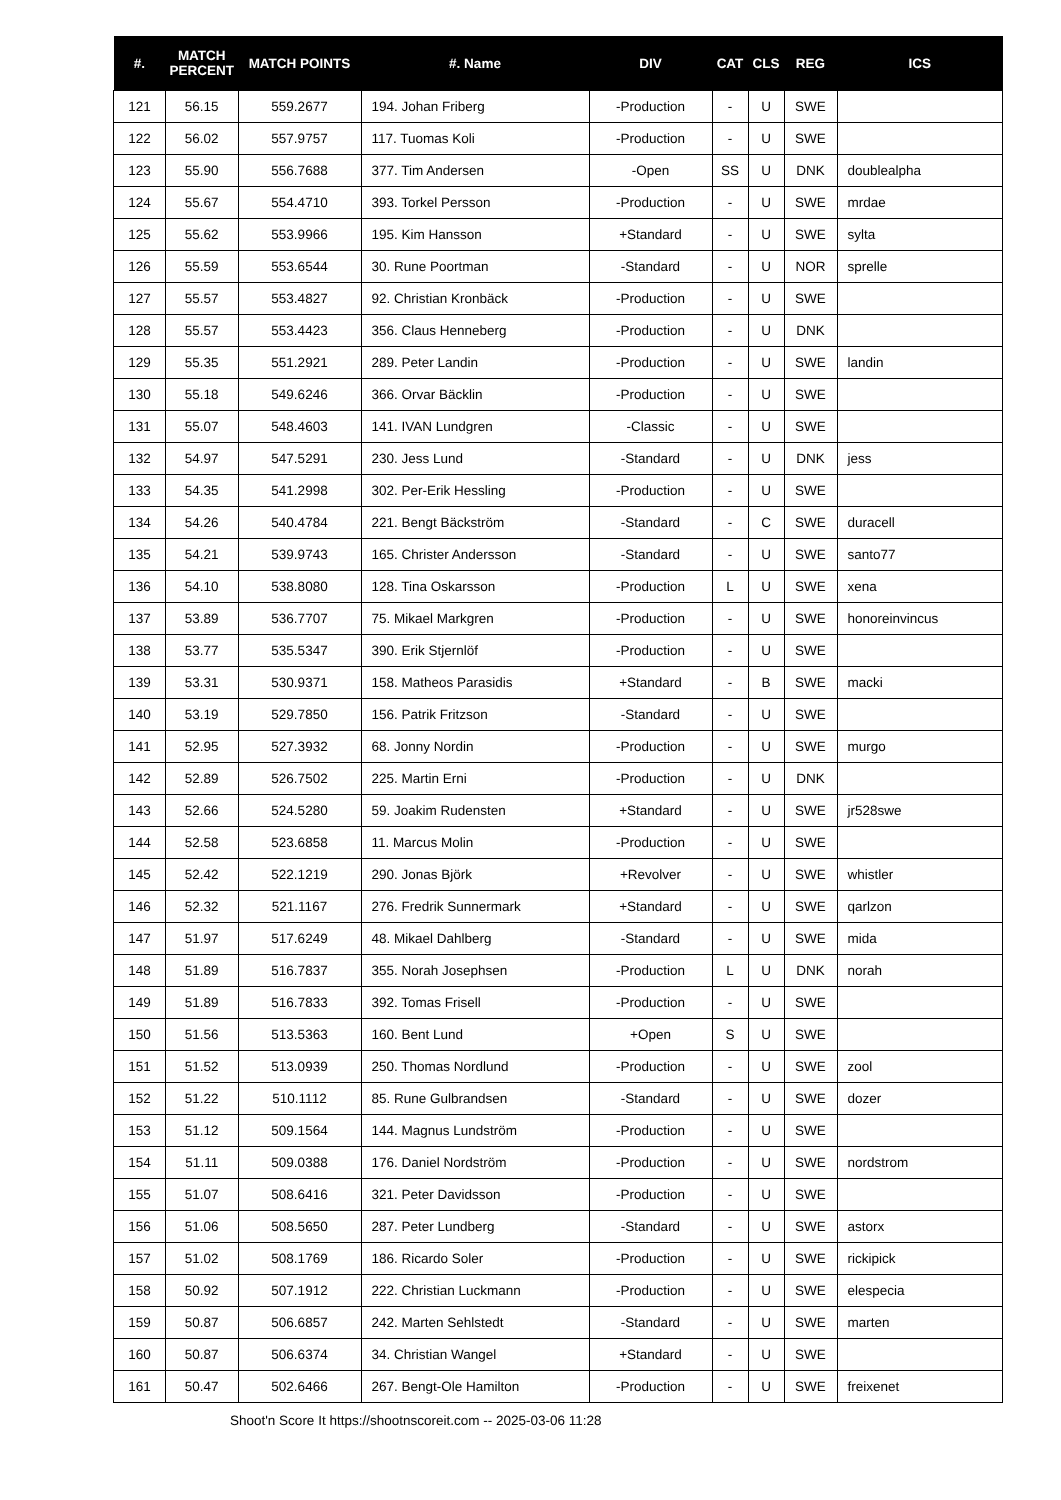| #. | MATCH PERCENT | MATCH POINTS | #. Name | DIV | CAT | CLS | REG | ICS |
| --- | --- | --- | --- | --- | --- | --- | --- | --- |
| 121 | 56.15 | 559.2677 | 194. Johan Friberg | -Production | - | U | SWE | |
| 122 | 56.02 | 557.9757 | 117. Tuomas Koli | -Production | - | U | SWE | |
| 123 | 55.90 | 556.7688 | 377. Tim Andersen | -Open | SS | U | DNK | doublealpha |
| 124 | 55.67 | 554.4710 | 393. Torkel Persson | -Production | - | U | SWE | mrdae |
| 125 | 55.62 | 553.9966 | 195. Kim Hansson | +Standard | - | U | SWE | sylta |
| 126 | 55.59 | 553.6544 | 30. Rune Poortman | -Standard | - | U | NOR | sprelle |
| 127 | 55.57 | 553.4827 | 92. Christian Kronbäck | -Production | - | U | SWE | |
| 128 | 55.57 | 553.4423 | 356. Claus Henneberg | -Production | - | U | DNK | |
| 129 | 55.35 | 551.2921 | 289. Peter Landin | -Production | - | U | SWE | landin |
| 130 | 55.18 | 549.6246 | 366. Orvar Bäcklin | -Production | - | U | SWE | |
| 131 | 55.07 | 548.4603 | 141. IVAN Lundgren | -Classic | - | U | SWE | |
| 132 | 54.97 | 547.5291 | 230. Jess Lund | -Standard | - | U | DNK | jess |
| 133 | 54.35 | 541.2998 | 302. Per-Erik Hessling | -Production | - | U | SWE | |
| 134 | 54.26 | 540.4784 | 221. Bengt Bäckström | -Standard | - | C | SWE | duracell |
| 135 | 54.21 | 539.9743 | 165. Christer Andersson | -Standard | - | U | SWE | santo77 |
| 136 | 54.10 | 538.8080 | 128. Tina Oskarsson | -Production | L | U | SWE | xena |
| 137 | 53.89 | 536.7707 | 75. Mikael Markgren | -Production | - | U | SWE | honoreinvincus |
| 138 | 53.77 | 535.5347 | 390. Erik Stjernlöf | -Production | - | U | SWE | |
| 139 | 53.31 | 530.9371 | 158. Matheos Parasidis | +Standard | - | B | SWE | macki |
| 140 | 53.19 | 529.7850 | 156. Patrik Fritzson | -Standard | - | U | SWE | |
| 141 | 52.95 | 527.3932 | 68. Jonny Nordin | -Production | - | U | SWE | murgo |
| 142 | 52.89 | 526.7502 | 225. Martin Erni | -Production | - | U | DNK | |
| 143 | 52.66 | 524.5280 | 59. Joakim Rudensten | +Standard | - | U | SWE | jr528swe |
| 144 | 52.58 | 523.6858 | 11. Marcus Molin | -Production | - | U | SWE | |
| 145 | 52.42 | 522.1219 | 290. Jonas Björk | +Revolver | - | U | SWE | whistler |
| 146 | 52.32 | 521.1167 | 276. Fredrik Sunnermark | +Standard | - | U | SWE | qarlzon |
| 147 | 51.97 | 517.6249 | 48. Mikael Dahlberg | -Standard | - | U | SWE | mida |
| 148 | 51.89 | 516.7837 | 355. Norah Josephsen | -Production | L | U | DNK | norah |
| 149 | 51.89 | 516.7833 | 392. Tomas Frisell | -Production | - | U | SWE | |
| 150 | 51.56 | 513.5363 | 160. Bent Lund | +Open | S | U | SWE | |
| 151 | 51.52 | 513.0939 | 250. Thomas Nordlund | -Production | - | U | SWE | zool |
| 152 | 51.22 | 510.1112 | 85. Rune Gulbrandsen | -Standard | - | U | SWE | dozer |
| 153 | 51.12 | 509.1564 | 144. Magnus Lundström | -Production | - | U | SWE | |
| 154 | 51.11 | 509.0388 | 176. Daniel Nordström | -Production | - | U | SWE | nordstrom |
| 155 | 51.07 | 508.6416 | 321. Peter Davidsson | -Production | - | U | SWE | |
| 156 | 51.06 | 508.5650 | 287. Peter Lundberg | -Standard | - | U | SWE | astorx |
| 157 | 51.02 | 508.1769 | 186. Ricardo Soler | -Production | - | U | SWE | rickipick |
| 158 | 50.92 | 507.1912 | 222. Christian Luckmann | -Production | - | U | SWE | elespecia |
| 159 | 50.87 | 506.6857 | 242. Marten Sehlstedt | -Standard | - | U | SWE | marten |
| 160 | 50.87 | 506.6374 | 34. Christian Wangel | +Standard | - | U | SWE | |
| 161 | 50.47 | 502.6466 | 267. Bengt-Ole Hamilton | -Production | - | U | SWE | freixenet |
Shoot'n Score It https://shootnscoreit.com -- 2025-03-06 11:28